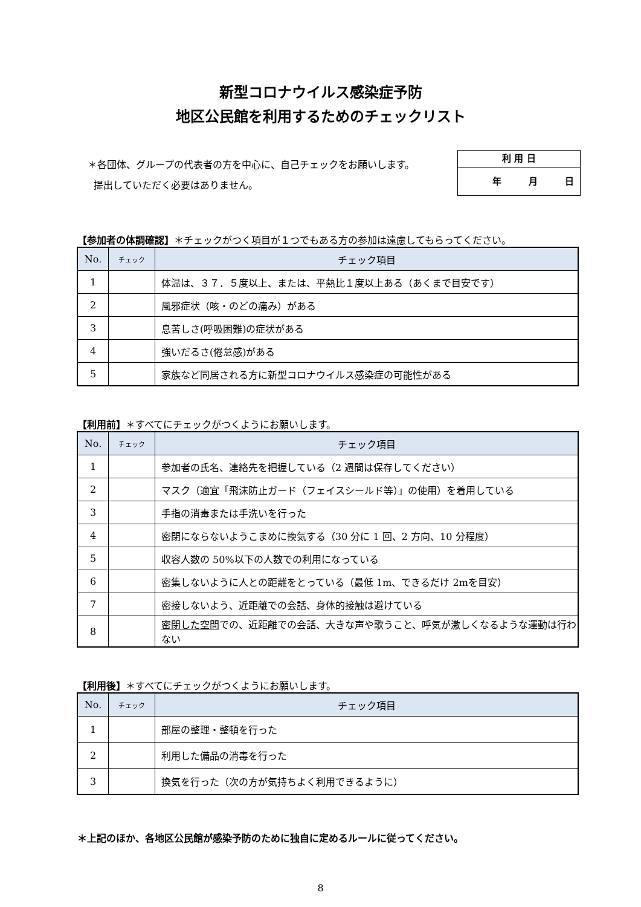新型コロナウイルス感染症予防
地区公民館を利用するためのチェックリスト
＊各団体、グループの代表者の方を中心に、自己チェックをお願いします。
提出していただく必要はありません。
利 用 日
年　　　月　　　日
【参加者の体調確認】＊チェックがつく項目が１つでもある方の参加は遠慮してもらってください。
| No. | チェック | チェック項目 |
| --- | --- | --- |
| 1 | | 体温は、３７．５度以上、または、平熱比１度以上ある（あくまで目安です） |
| 2 | | 風邪症状（咳・のどの痛み）がある |
| 3 | | 息苦しさ(呼吸困難)の症状がある |
| 4 | | 強いだるさ(倦怠感)がある |
| 5 | | 家族など同居される方に新型コロナウイルス感染症の可能性がある |
【利用前】＊すべてにチェックがつくようにお願いします。
| No. | チェック | チェック項目 |
| --- | --- | --- |
| 1 | | 参加者の氏名、連絡先を把握している（2 週間は保存してください） |
| 2 | | マスク（適宜「飛沫防止ガード（フェイスシールド等）」の使用）を着用している |
| 3 | | 手指の消毒または手洗いを行った |
| 4 | | 密閉にならないようこまめに換気する（30 分に 1 回、2 方向、10 分程度） |
| 5 | | 収容人数の 50%以下の人数での利用になっている |
| 6 | | 密集しないように人との距離をとっている（最低 1m、できるだけ 2mを目安） |
| 7 | | 密接しないよう、近距離での会話、身体的接触は避けている |
| 8 | | 密閉した空間 での、近距離での会話、大きな声や歌うこと、呼気が激しくなるような運動は行わない |
【利用後】＊すべてにチェックがつくようにお願いします。
| No. | チェック | チェック項目 |
| --- | --- | --- |
| 1 | | 部屋の整理・整頓を行った |
| 2 | | 利用した備品の消毒を行った |
| 3 | | 換気を行った（次の方が気持ちよく利用できるように） |
＊上記のほか、各地区公民館が感染予防のために独自に定めるルールに従ってください。
8